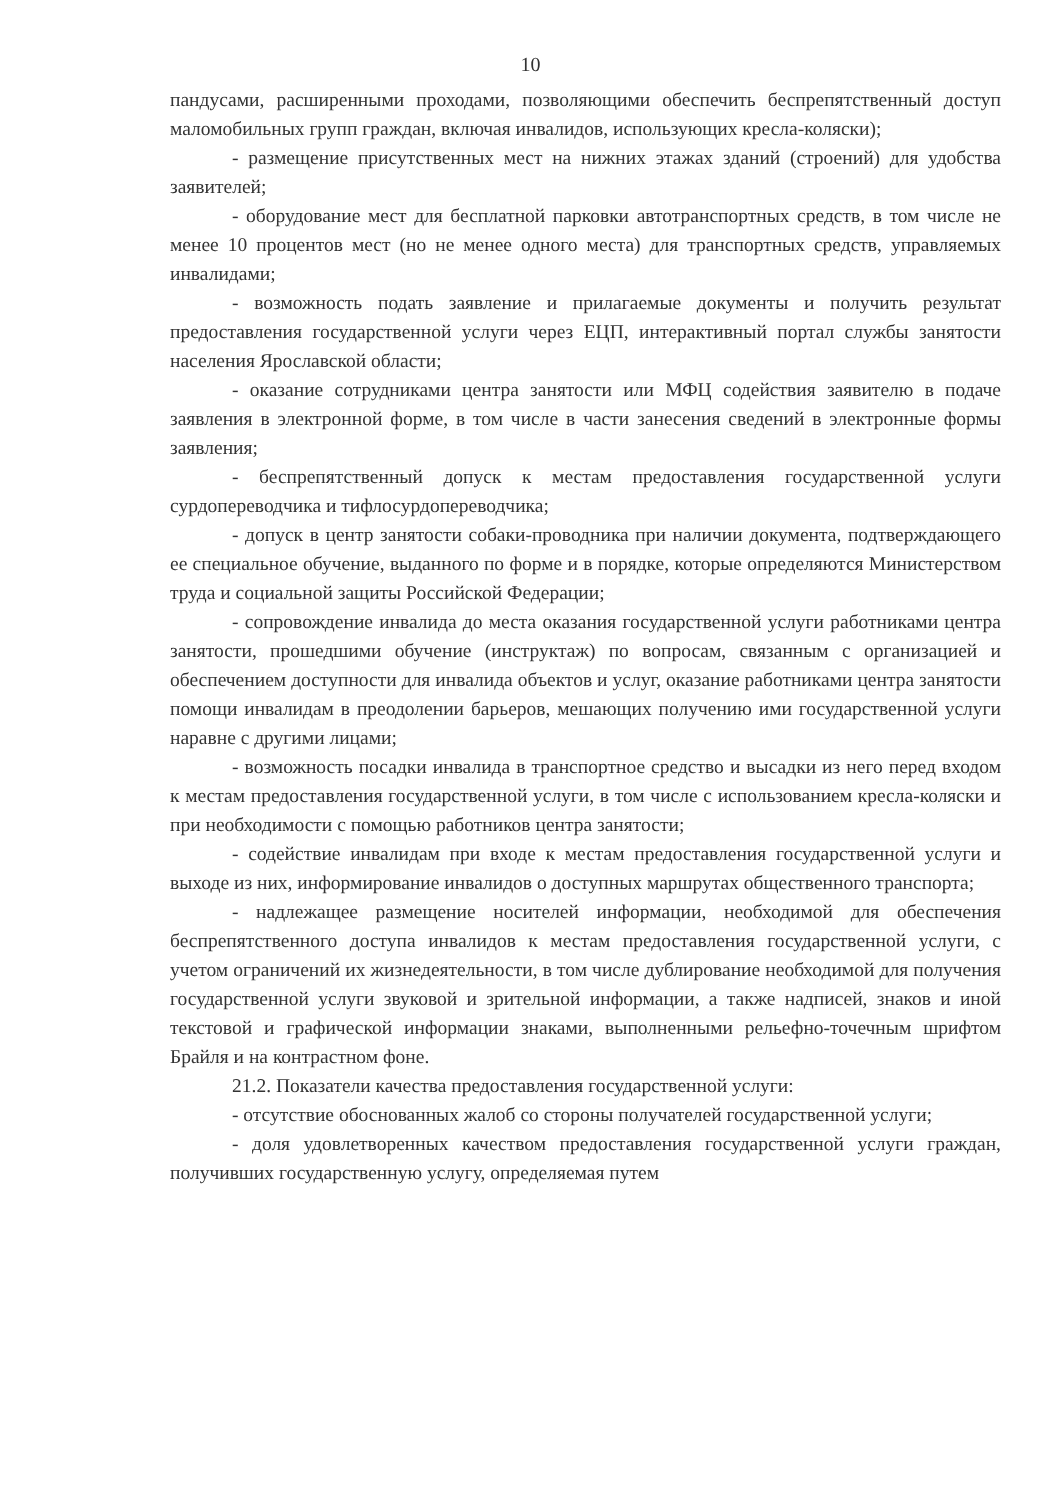10
пандусами, расширенными проходами, позволяющими обеспечить беспрепятственный доступ маломобильных групп граждан, включая инвалидов, использующих кресла-коляски);
- размещение присутственных мест на нижних этажах зданий (строений) для удобства заявителей;
- оборудование мест для бесплатной парковки автотранспортных средств, в том числе не менее 10 процентов мест (но не менее одного места) для транспортных средств, управляемых инвалидами;
- возможность подать заявление и прилагаемые документы и получить результат предоставления государственной услуги через ЕЦП, интерактивный портал службы занятости населения Ярославской области;
- оказание сотрудниками центра занятости или МФЦ содействия заявителю в подаче заявления в электронной форме, в том числе в части занесения сведений в электронные формы заявления;
- беспрепятственный допуск к местам предоставления государственной услуги сурдопереводчика и тифлосурдопереводчика;
- допуск в центр занятости собаки-проводника при наличии документа, подтверждающего ее специальное обучение, выданного по форме и в порядке, которые определяются Министерством труда и социальной защиты Российской Федерации;
- сопровождение инвалида до места оказания государственной услуги работниками центра занятости, прошедшими обучение (инструктаж) по вопросам, связанным с организацией и обеспечением доступности для инвалида объектов и услуг, оказание работниками центра занятости помощи инвалидам в преодолении барьеров, мешающих получению ими государственной услуги наравне с другими лицами;
- возможность посадки инвалида в транспортное средство и высадки из него перед входом к местам предоставления государственной услуги, в том числе с использованием кресла-коляски и при необходимости с помощью работников центра занятости;
- содействие инвалидам при входе к местам предоставления государственной услуги и выходе из них, информирование инвалидов о доступных маршрутах общественного транспорта;
- надлежащее размещение носителей информации, необходимой для обеспечения беспрепятственного доступа инвалидов к местам предоставления государственной услуги, с учетом ограничений их жизнедеятельности, в том числе дублирование необходимой для получения государственной услуги звуковой и зрительной информации, а также надписей, знаков и иной текстовой и графической информации знаками, выполненными рельефно-точечным шрифтом Брайля и на контрастном фоне.
21.2. Показатели качества предоставления государственной услуги:
- отсутствие обоснованных жалоб со стороны получателей государственной услуги;
- доля удовлетворенных качеством предоставления государственной услуги граждан, получивших государственную услугу, определяемая путем